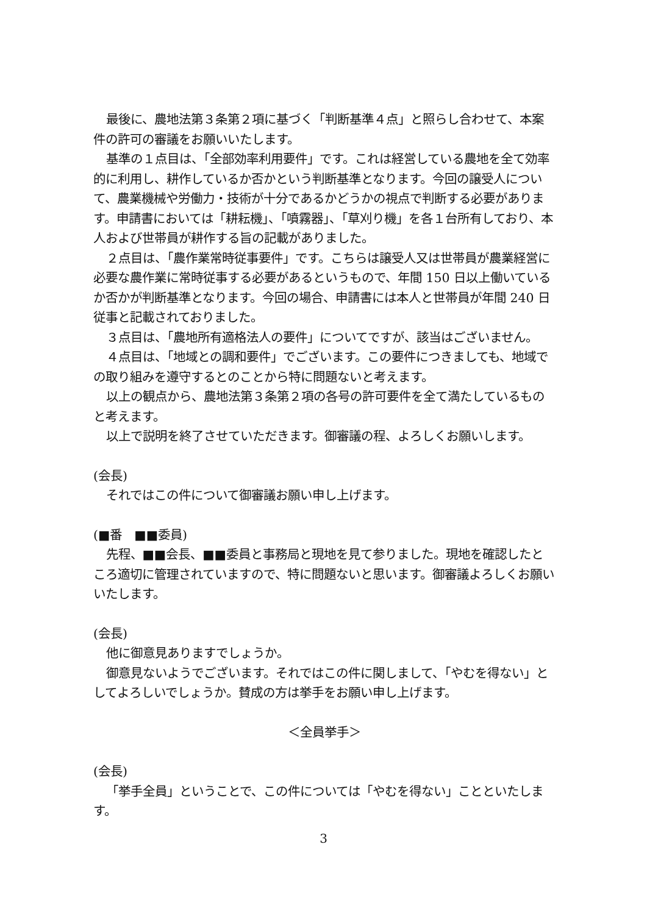最後に、農地法第３条第２項に基づく「判断基準４点」と照らし合わせて、本案件の許可の審議をお願いいたします。
基準の１点目は、「全部効率利用要件」です。これは経営している農地を全て効率的に利用し、耕作しているか否かという判断基準となります。今回の譲受人について、農業機械や労働力・技術が十分であるかどうかの視点で判断する必要があります。申請書においては「耕耘機」、「噴霧器」、「草刈り機」を各１台所有しており、本人および世帯員が耕作する旨の記載がありました。
２点目は、「農作業常時従事要件」です。こちらは譲受人又は世帯員が農業経営に必要な農作業に常時従事する必要があるというもので、年間 150 日以上働いているか否かが判断基準となります。今回の場合、申請書には本人と世帯員が年間 240 日従事と記載されておりました。
３点目は、「農地所有適格法人の要件」についてですが、該当はございません。
４点目は、「地域との調和要件」でございます。この要件につきましても、地域での取り組みを遵守するとのことから特に問題ないと考えます。
以上の観点から、農地法第３条第２項の各号の許可要件を全て満たしているものと考えます。
以上で説明を終了させていただきます。御審議の程、よろしくお願いします。
(会長)
それではこの件について御審議お願い申し上げます。
(■番　■■委員)
先程、■■会長、■■委員と事務局と現地を見て参りました。現地を確認したところ適切に管理されていますので、特に問題ないと思います。御審議よろしくお願いいたします。
(会長)
他に御意見ありますでしょうか。
御意見ないようでございます。それではこの件に関しまして、「やむを得ない」としてよろしいでしょうか。賛成の方は挙手をお願い申し上げます。
＜全員挙手＞
(会長)
「挙手全員」ということで、この件については「やむを得ない」ことといたします。
3